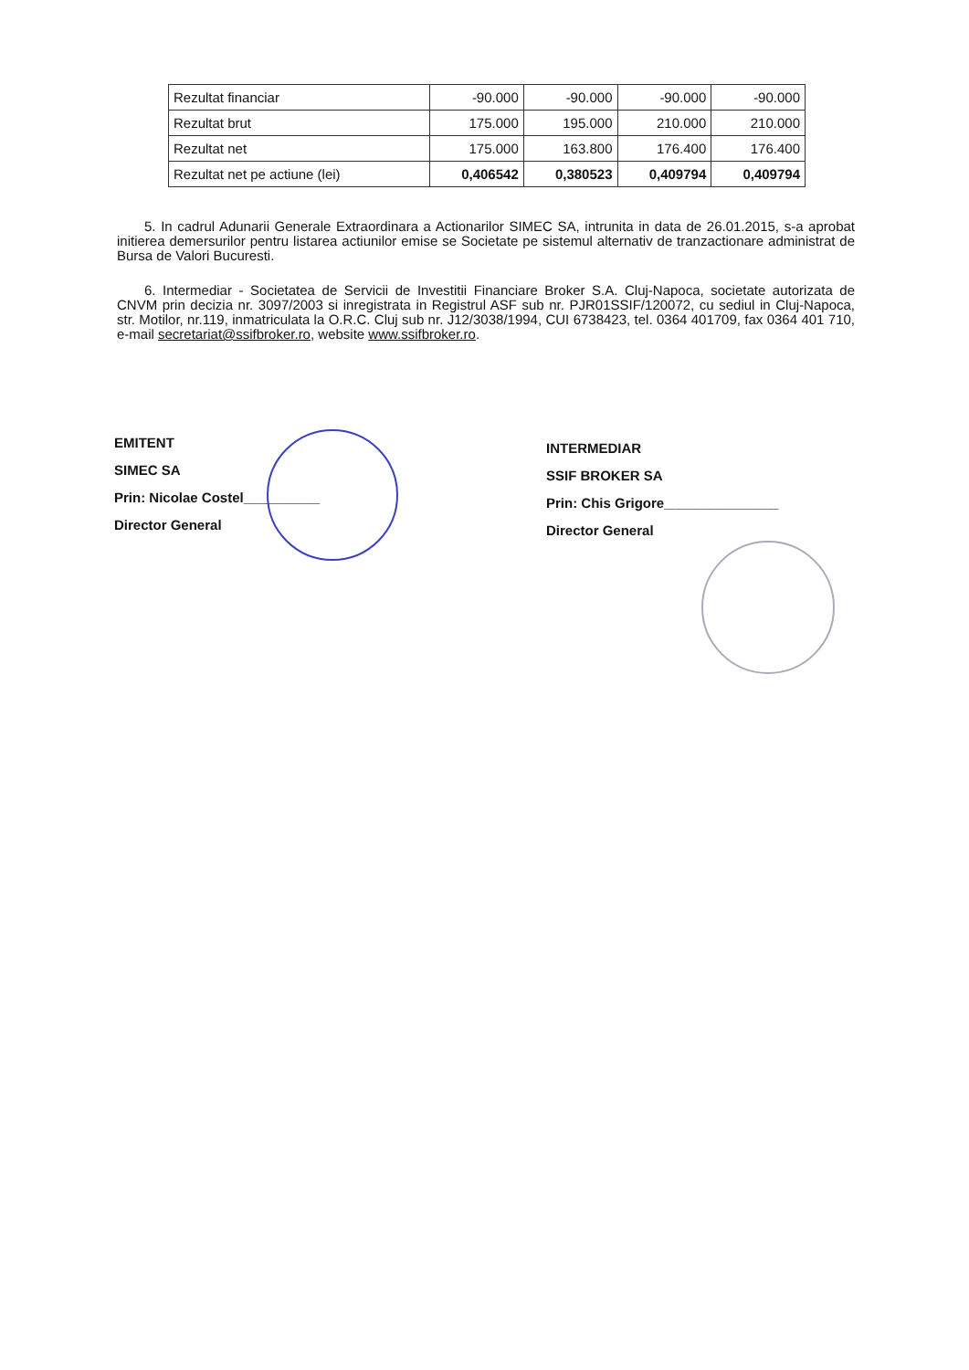| Rezultat financiar | -90.000 | -90.000 | -90.000 | -90.000 |
| Rezultat brut | 175.000 | 195.000 | 210.000 | 210.000 |
| Rezultat net | 175.000 | 163.800 | 176.400 | 176.400 |
| Rezultat net pe actiune (lei) | 0,406542 | 0,380523 | 0,409794 | 0,409794 |
5. In cadrul Adunarii Generale Extraordinara a Actionarilor SIMEC SA, intrunita in data de 26.01.2015, s-a aprobat initierea demersurilor pentru listarea actiunilor emise se Societate pe sistemul alternativ de tranzactionare administrat de Bursa de Valori Bucuresti.
6. Intermediar - Societatea de Servicii de Investitii Financiare Broker S.A. Cluj-Napoca, societate autorizata de CNVM prin decizia nr. 3097/2003 si inregistrata in Registrul ASF sub nr. PJR01SSIF/120072, cu sediul in Cluj-Napoca, str. Motilor, nr.119, inmatriculata la O.R.C. Cluj sub nr. J12/3038/1994, CUI 6738423, tel. 0364 401709, fax 0364 401 710, e-mail secretariat@ssifbroker.ro, website www.ssifbroker.ro.
EMITENT
SIMEC SA
Prin: Nicolae Costel__________
Director General
INTERMEDIAR
SSIF BROKER SA
Prin: Chis Grigore_______________
Director General